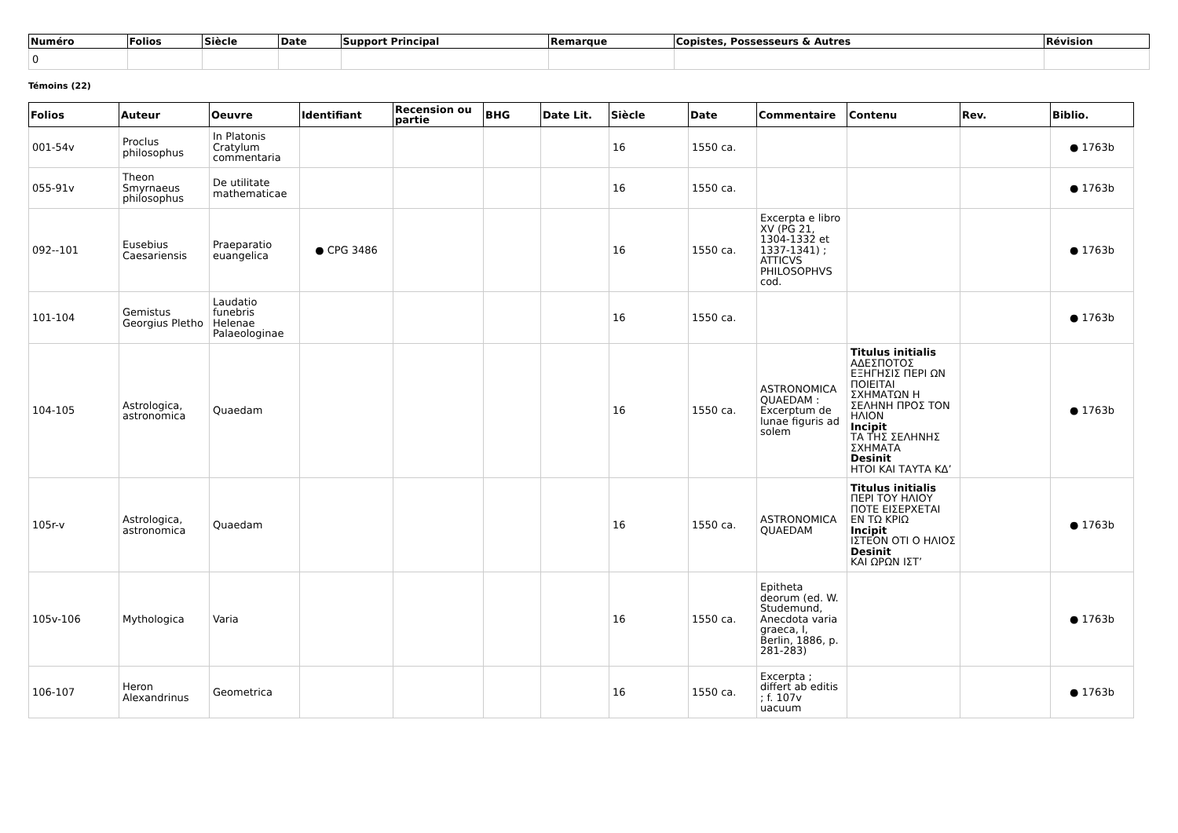| Numéro | Folios | Siècle | Date | Support Principal | Remarque | Copistes, Possesseurs & Autres | Révision |
| --- | --- | --- | --- | --- | --- | --- | --- |
| 0 | | | | | | | |
Témoins (22)
| Folios | Auteur | Oeuvre | Identifiant | Recension ou partie | BHG | Date Lit. | Siècle | Date | Commentaire | Contenu | Rev. | Biblio. |
| --- | --- | --- | --- | --- | --- | --- | --- | --- | --- | --- | --- | --- |
| 001-54v | Proclus philosophus | In Platonis Cratylum commentaria | | | | | 16 | 1550 ca. | | | | ● 1763b |
| 055-91v | Theon Smyrnaeus philosophus | De utilitate mathematicae | | | | | 16 | 1550 ca. | | | | ● 1763b |
| 092--101 | Eusebius Caesariensis | Praeparatio euangelica | ● CPG 3486 | | | | 16 | 1550 ca. | Excerpta e libro XV (PG 21, 1304-1332 et 1337-1341) ; ATTICVS PHILOSOPHVS cod. | | | ● 1763b |
| 101-104 | Gemistus Georgius Pletho | Laudatio funebris Helenae Palaeologinae | | | | | 16 | 1550 ca. | | | | ● 1763b |
| 104-105 | Astrologica, astronomica | Quaedam | | | | | 16 | 1550 ca. | ASTRONOMICA QUAEDAM : Excerptum de lunae figuris ad solem | Titulus initialis ΑΔΕΣΠΟΤΟΣ ΕΞΗΓΗΣΙΣ ΠΕΡΙ ΩΝ ΠΟΙΕΙΤΑΙ ΣΧΗΜΑΤΩΝ Η ΣΕΛΗΝΗ ΠΡΟΣ ΤΟΝ ΗΛΙΟΝ Incipit ΤΑ ΤΗΣ ΣΕΛΗΝΗΣ ΣΧΗΜΑΤΑ Desinit ΗΤΟΙ ΚΑΙ ΤΑΥΤΑ ΚΔ’ | | ● 1763b |
| 105r-v | Astrologica, astronomica | Quaedam | | | | | 16 | 1550 ca. | ASTRONOMICA QUAEDAM | Titulus initialis ΠΕΡΙ ΤΟΥ ΗΛΙΟΥ ΠΟΤΕ ΕΙΣΕΡΧΕΤΑΙ ΕΝ ΤΩ ΚΡΙΩ Incipit ΙΣΤΕΟΝ ΟΤΙ Ο ΗΛΙΟΣ Desinit ΚΑΙ ΩΡΩΝ ΙΣΤ’ | | ● 1763b |
| 105v-106 | Mythologica | Varia | | | | | 16 | 1550 ca. | Epitheta deorum (ed. W. Studemund, Anecdota varia graeca, I, Berlin, 1886, p. 281-283) | | | ● 1763b |
| 106-107 | Heron Alexandrinus | Geometrica | | | | | 16 | 1550 ca. | Excerpta ; differt ab editis ; f. 107v uacuum | | | ● 1763b |